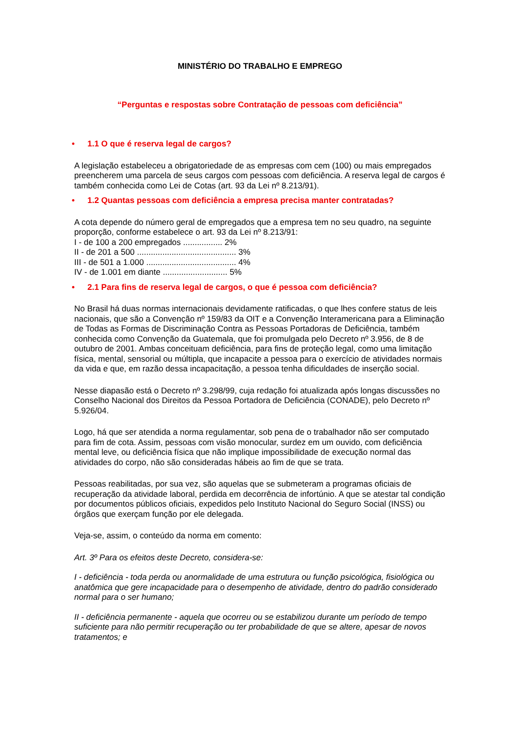MINISTÉRIO DO TRABALHO E EMPREGO
“Perguntas e respostas sobre Contratação de pessoas com deficiência”
• 1.1 O que é reserva legal de cargos?
A legislação estabeleceu a obrigatoriedade de as empresas com cem (100) ou mais empregados preencherem uma parcela de seus cargos com pessoas com deficiência. A reserva legal de cargos é também conhecida como Lei de Cotas (art. 93 da Lei nº 8.213/91).
• 1.2 Quantas pessoas com deficiência a empresa precisa manter contratadas?
A cota depende do número geral de empregados que a empresa tem no seu quadro, na seguinte proporção, conforme estabelece o art. 93 da Lei nº 8.213/91:
I - de 100 a 200 empregados ................. 2%
II - de 201 a 500 ........................................... 3%
III - de 501 a 1.000 ....................................... 4%
IV - de 1.001 em diante ............................ 5%
• 2.1 Para fins de reserva legal de cargos, o que é pessoa com deficiência?
No Brasil há duas normas internacionais devidamente ratificadas, o que lhes confere status de leis nacionais, que são a Convenção nº 159/83 da OIT e a Convenção Interamericana para a Eliminação de Todas as Formas de Discriminação Contra as Pessoas Portadoras de Deficiência, também conhecida como Convenção da Guatemala, que foi promulgada pelo Decreto nº 3.956, de 8 de outubro de 2001. Ambas conceituam deficiência, para fins de proteção legal, como uma limitação física, mental, sensorial ou múltipla, que incapacite a pessoa para o exercício de atividades normais da vida e que, em razão dessa incapacitação, a pessoa tenha dificuldades de inserção social.
Nesse diapasão está o Decreto nº 3.298/99, cuja redação foi atualizada após longas discussões no Conselho Nacional dos Direitos da Pessoa Portadora de Deficiência (CONADE), pelo Decreto nº 5.926/04.
Logo, há que ser atendida a norma regulamentar, sob pena de o trabalhador não ser computado para fim de cota. Assim, pessoas com visão monocular, surdez em um ouvido, com deficiência mental leve, ou deficiência física que não implique impossibilidade de execução normal das atividades do corpo, não são consideradas hábeis ao fim de que se trata.
Pessoas reabilitadas, por sua vez, são aquelas que se submeteram a programas oficiais de recuperação da atividade laboral, perdida em decorrência de infortúnio. A que se atestar tal condição por documentos públicos oficiais, expedidos pelo Instituto Nacional do Seguro Social (INSS) ou órgãos que exerçam função por ele delegada.
Veja-se, assim, o conteúdo da norma em comento:
Art. 3º Para os efeitos deste Decreto, considera-se:
I - deficiência - toda perda ou anormalidade de uma estrutura ou função psicológica, fisiológica ou anatômica que gere incapacidade para o desempenho de atividade, dentro do padrão considerado normal para o ser humano;
II - deficiência permanente - aquela que ocorreu ou se estabilizou durante um período de tempo suficiente para não permitir recuperação ou ter probabilidade de que se altere, apesar de novos tratamentos; e